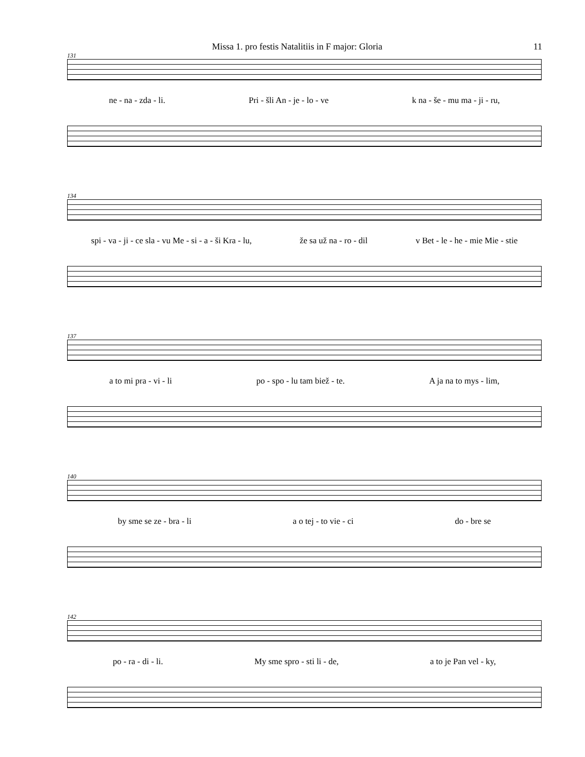Missa 1. pro festis Natalitiis in F major: Gloria 11
131
ne - na - zda - li. Pri - šli An - je - lo - ve k na - še - mu ma - ji - ru,
134
spi - va - ji - ce sla - vu Me - si - a - ši Kra - lu, že sa už na - ro - dil v Bet - le - he - mie Mie - stie
137
a to mi pra - vi - li po - spo - lu tam biež - te. A ja na to mys - lim,
140
by sme se ze - bra - li a o tej - to vie - ci do - bre se
142
po - ra - di - li. My sme spro - sti li - de, a to je Pan vel - ky,